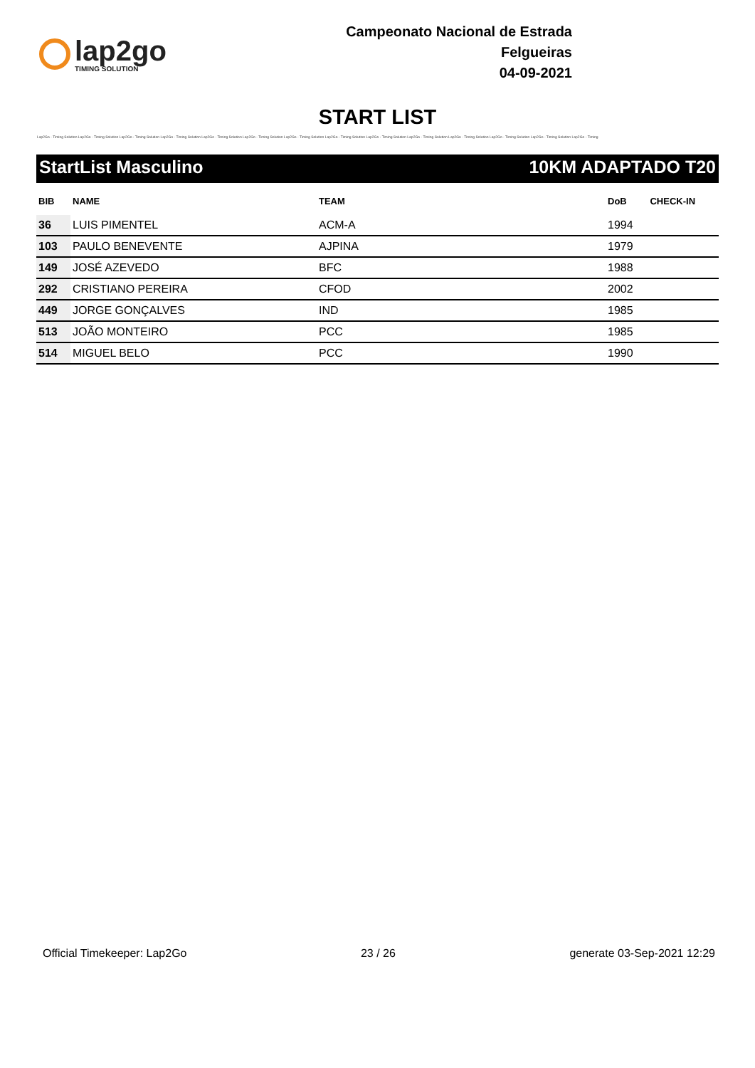lap2go
TIMING SOLUTION
Campeonato Nacional de Estrada
Felgueiras
04-09-2021
START LIST
Lap2Go - Timing Solution Lap2Go - Timing Solution Lap2Go - Timing Solution Lap2Go - Timing Solution Lap2Go - Timing Solution Lap2Go - Timing Solution Lap2Go - Timing Solution Lap2Go - Timing Solution Lap2Go - Timing Solution Lap2Go - Timing Solution Lap2Go - Timing Solution Lap2Go - Timing Solution Lap2Go - Timing Solution Lap2Go - Timing
StartList Masculino 10KM ADAPTADO T20
| BIB | NAME | TEAM | DoB | CHECK-IN |
| --- | --- | --- | --- | --- |
| 36 | LUIS PIMENTEL | ACM-A | 1994 | |
| 103 | PAULO BENEVENTE | AJPINA | 1979 | |
| 149 | JOSÉ AZEVEDO | BFC | 1988 | |
| 292 | CRISTIANO PEREIRA | CFOD | 2002 | |
| 449 | JORGE GONÇALVES | IND | 1985 | |
| 513 | JOÃO MONTEIRO | PCC | 1985 | |
| 514 | MIGUEL BELO | PCC | 1990 | |
Official Timekeeper: Lap2Go 23 / 26 generate 03-Sep-2021 12:29